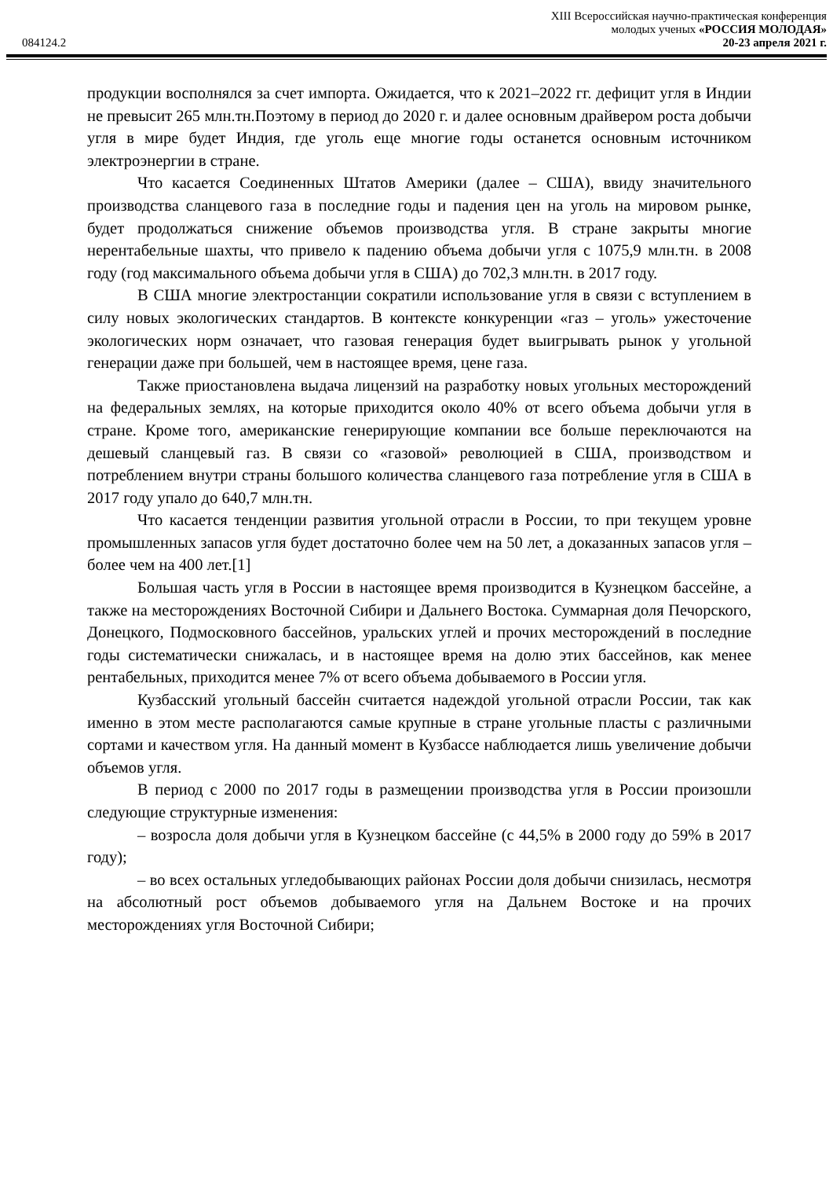XIII Всероссийская научно-практическая конференция
молодых ученых «РОССИЯ МОЛОДАЯ»
084124.2 20-23 апреля 2021 г.
продукции восполнялся за счет импорта. Ожидается, что к 2021–2022 гг. дефицит угля в Индии не превысит 265 млн.тн.Поэтому в период до 2020 г. и далее основным драйвером роста добычи угля в мире будет Индия, где уголь еще многие годы останется основным источником электроэнергии в стране.
Что касается Соединенных Штатов Америки (далее – США), ввиду значительного производства сланцевого газа в последние годы и падения цен на уголь на мировом рынке, будет продолжаться снижение объемов производства угля. В стране закрыты многие нерентабельные шахты, что привело к падению объема добычи угля с 1075,9 млн.тн. в 2008 году (год максимального объема добычи угля в США) до 702,3 млн.тн. в 2017 году.
В США многие электростанции сократили использование угля в связи с вступлением в силу новых экологических стандартов. В контексте конкуренции «газ – уголь» ужесточение экологических норм означает, что газовая генерация будет выигрывать рынок у угольной генерации даже при большей, чем в настоящее время, цене газа.
Также приостановлена выдача лицензий на разработку новых угольных месторождений на федеральных землях, на которые приходится около 40% от всего объема добычи угля в стране. Кроме того, американские генерирующие компании все больше переключаются на дешевый сланцевый газ. В связи со «газовой» революцией в США, производством и потреблением внутри страны большого количества сланцевого газа потребление угля в США в 2017 году упало до 640,7 млн.тн.
Что касается тенденции развития угольной отрасли в России, то при текущем уровне промышленных запасов угля будет достаточно более чем на 50 лет, а доказанных запасов угля – более чем на 400 лет.[1]
Большая часть угля в России в настоящее время производится в Кузнецком бассейне, а также на месторождениях Восточной Сибири и Дальнего Востока. Суммарная доля Печорского, Донецкого, Подмосковного бассейнов, уральских углей и прочих месторождений в последние годы систематически снижалась, и в настоящее время на долю этих бассейнов, как менее рентабельных, приходится менее 7% от всего объема добываемого в России угля.
Кузбасский угольный бассейн считается надеждой угольной отрасли России, так как именно в этом месте располагаются самые крупные в стране угольные пласты с различными сортами и качеством угля. На данный момент в Кузбассе наблюдается лишь увеличение добычи объемов угля.
В период с 2000 по 2017 годы в размещении производства угля в России произошли следующие структурные изменения:
– возросла доля добычи угля в Кузнецком бассейне (с 44,5% в 2000 году до 59% в 2017 году);
– во всех остальных угледобывающих районах России доля добычи снизилась, несмотря на абсолютный рост объемов добываемого угля на Дальнем Востоке и на прочих месторождениях угля Восточной Сибири;